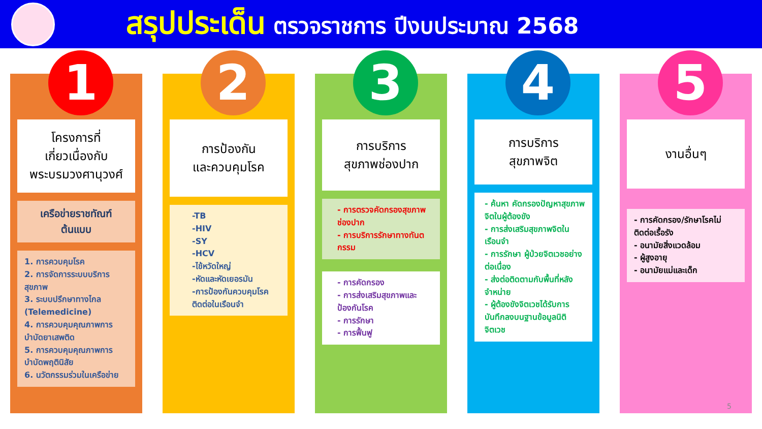สรุปประเด็น ตรวจราชการ ปีงบประมาณ 2568
1
โครงการที่
เกี่ยวเนื่องกับ
พระบรมวงศานุวงศ์
เครือข่ายราชทัณฑ์
ต้นแบบ
1. การควบคุมโรค
2. การจัดการระบบบริการสุขภาพ
3. ระบบปรึกษาทางไกล (Telemedicine)
4. การควบคุมคุณภาพการบำบัดยาเสพติด
5. การควบคุมคุณภาพการบำบัดพฤตินิสัย
6. นวัตกรรมร่วมในเครือข่าย
2
การป้องกัน
และควบคุมโรค
-TB
-HIV
-SY
-HCV
-ไข้หวัดใหญ่
-หัดและหัดเยอรมัน
-การป้องกันควบคุมโรคติดต่อในเรือนจำ
3
การบริการ
สุขภาพช่องปาก
- การตรวจคัดกรองสุขภาพช่องปาก
- การบริการรักษาทางทันตกรรม
- การคัดกรอง
- การส่งเสริมสุขภาพและป้องกันโรค
- การรักษา
- การฟื้นฟู
4
การบริการ
สุขภาพจิต
- ค้นหา คัดกรองปัญหาสุขภาพจิตในผู้ต้องขัง
- การส่งเสริมสุขภาพจิตในเรือนจำ
- การรักษา ผู้ป่วยจิตเวชอย่างต่อเนื่อง
- ส่งต่อติดตามกับพื้นที่หลังจำหน่าย
- ผู้ต้องขังจิตเวชได้รับการบันทึกลงบนฐานข้อมูลนิติจิตเวช
5
งานอื่นๆ
- การคัดกรอง/รักษาโรคไม่ติดต่อเรื้อรัง
- อนามัยสิ่งแวดล้อม
- ผู้สูงอายุ
- อนามัยแม่และเด็ก
5